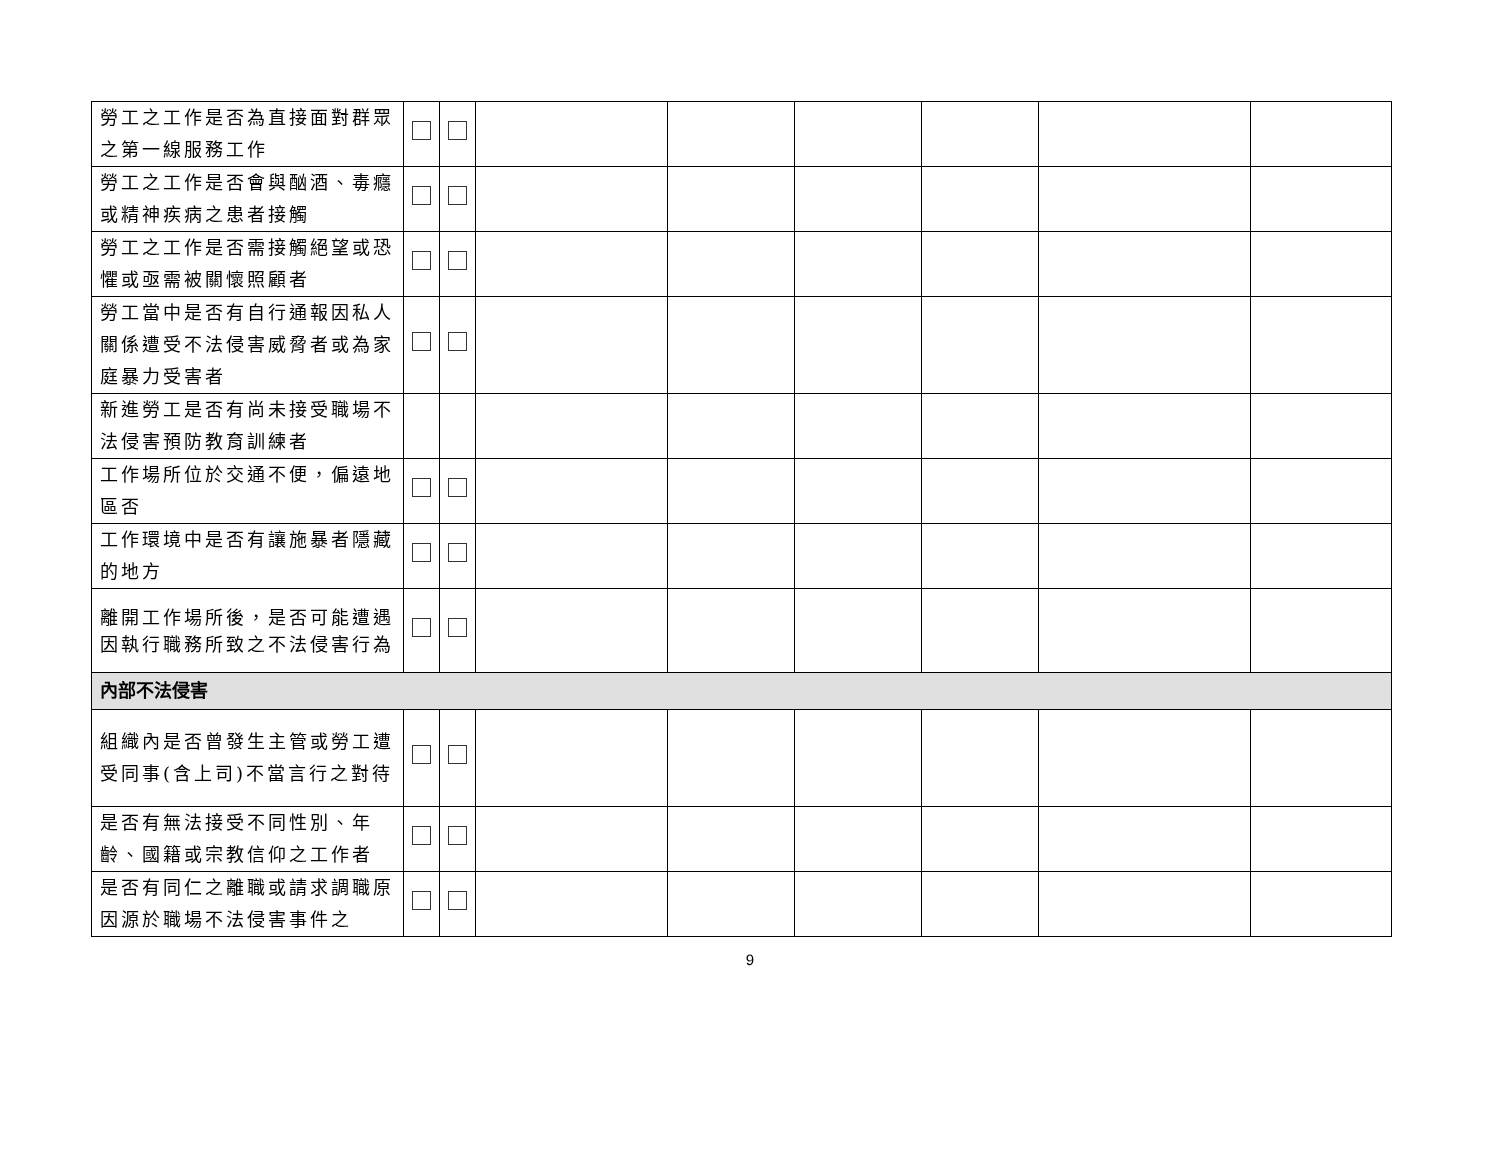| 勞工之工作是否為直接面對群眾之第一線服務工作 | | | | | | | | |
| 勞工之工作是否會與酗酒、毒癮或精神疾病之患者接觸 | | | | | | | | |
| 勞工之工作是否需接觸絕望或恐懼或亟需被關懷照顧者 | | | | | | | | |
| 勞工當中是否有自行通報因私人關係遭受不法侵害威脅者或為家庭暴力受害者 | | | | | | | | |
| 新進勞工是否有尚未接受職場不法侵害預防教育訓練者 | | | | | | | | |
| 工作場所位於交通不便，偏遠地區否 | | | | | | | | |
| 工作環境中是否有讓施暴者隱藏的地方 | | | | | | | | |
| 離開工作場所後，是否可能遭遇因執行職務所致之不法侵害行為 | | | | | | | | |
| 內部不法侵害 | | | | | | | | |
| 組織內是否曾發生主管或勞工遭受同事(含上司)不當言行之對待 | | | | | | | | |
| 是否有無法接受不同性別、年齡、國籍或宗教信仰之工作者 | | | | | | | | |
| 是否有同仁之離職或請求調職原因源於職場不法侵害事件之 | | | | | | | | |
9